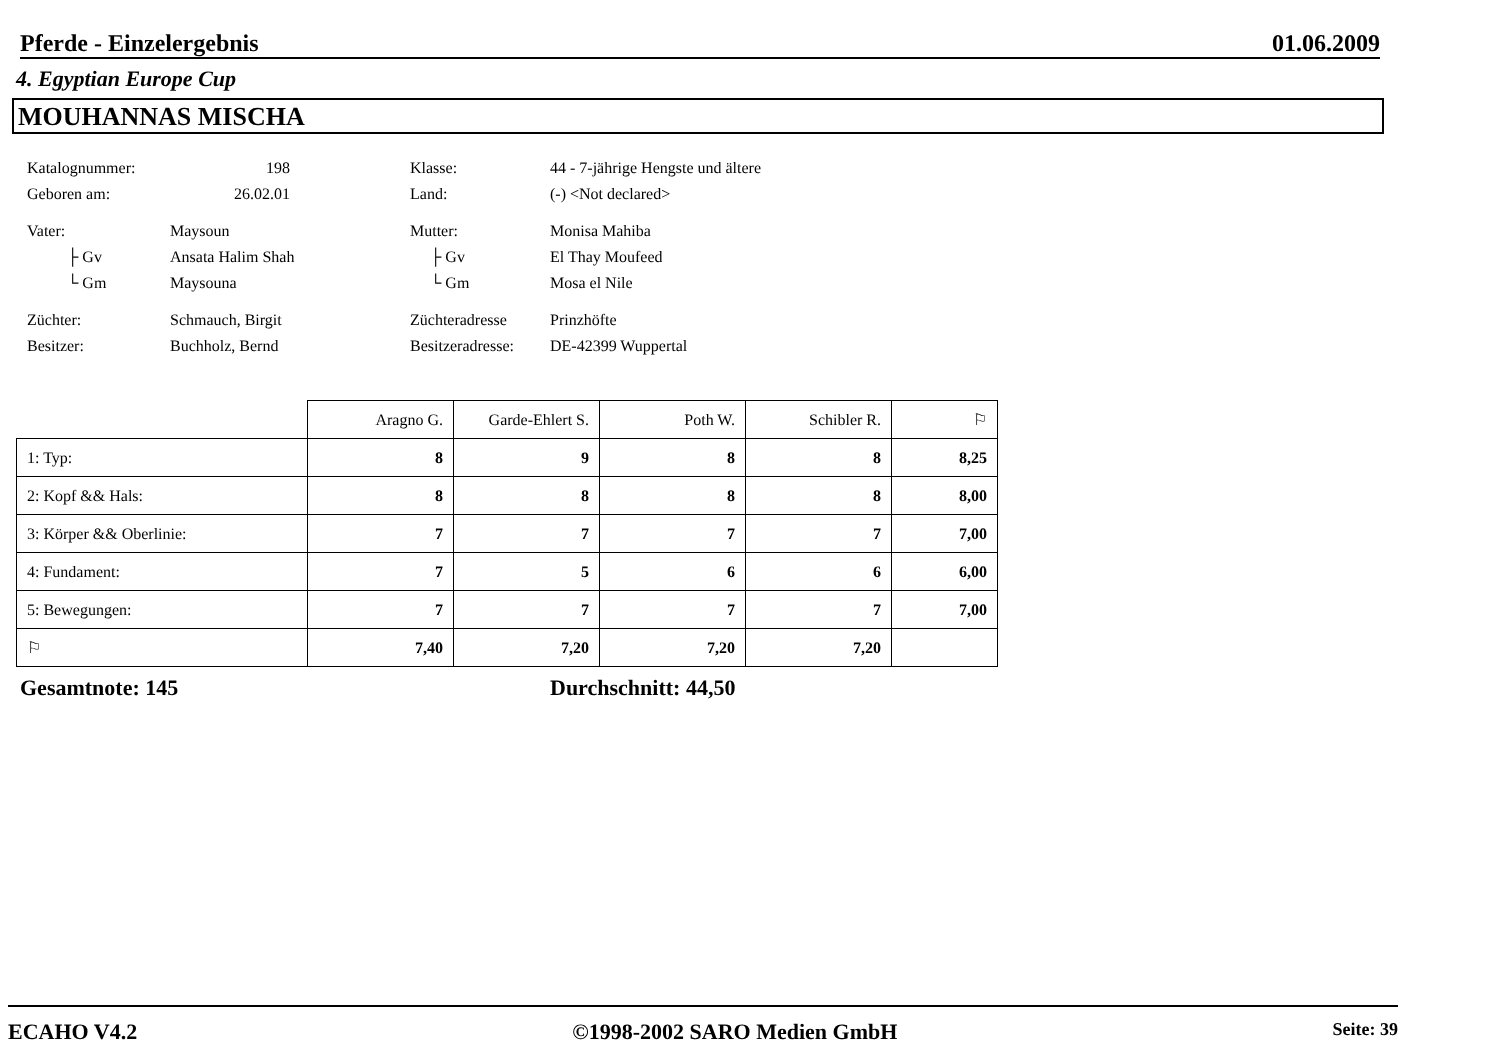Pferde - Einzelergebnis 01.06.2009
4. Egyptian Europe Cup
MOUHANNAS MISCHA
| Katalognummer: | 198 | Klasse: | 44 - 7-jährige Hengste und ältere |
| Geboren am: | 26.02.01 | Land: | (-) <Not declared> |
| Vater: | Maysoun | Mutter: | Monisa Mahiba |
| ├ Gv | Ansata Halim Shah | ├ Gv | El Thay Moufeed |
| └ Gm | Maysouna | └ Gm | Mosa el Nile |
| Züchter: | Schmauch, Birgit | Züchteradresse | Prinzhöfte |
| Besitzer: | Buchholz, Bernd | Besitzeradresse: | DE-42399 Wuppertal |
| | Aragno G. | Garde-Ehlert S. | Poth W. | Schibler R. | ⚐ |
| --- | --- | --- | --- | --- | --- |
| 1: Typ: | 8 | 9 | 8 | 8 | 8,25 |
| 2: Kopf && Hals: | 8 | 8 | 8 | 8 | 8,00 |
| 3: Körper && Oberlinie: | 7 | 7 | 7 | 7 | 7,00 |
| 4: Fundament: | 7 | 5 | 6 | 6 | 6,00 |
| 5: Bewegungen: | 7 | 7 | 7 | 7 | 7,00 |
| ⚐ | 7,40 | 7,20 | 7,20 | 7,20 | |
Gesamtnote: 145 Durchschnitt: 44,50
ECAHO V4.2 ©1998-2002 SARO Medien GmbH Seite: 39